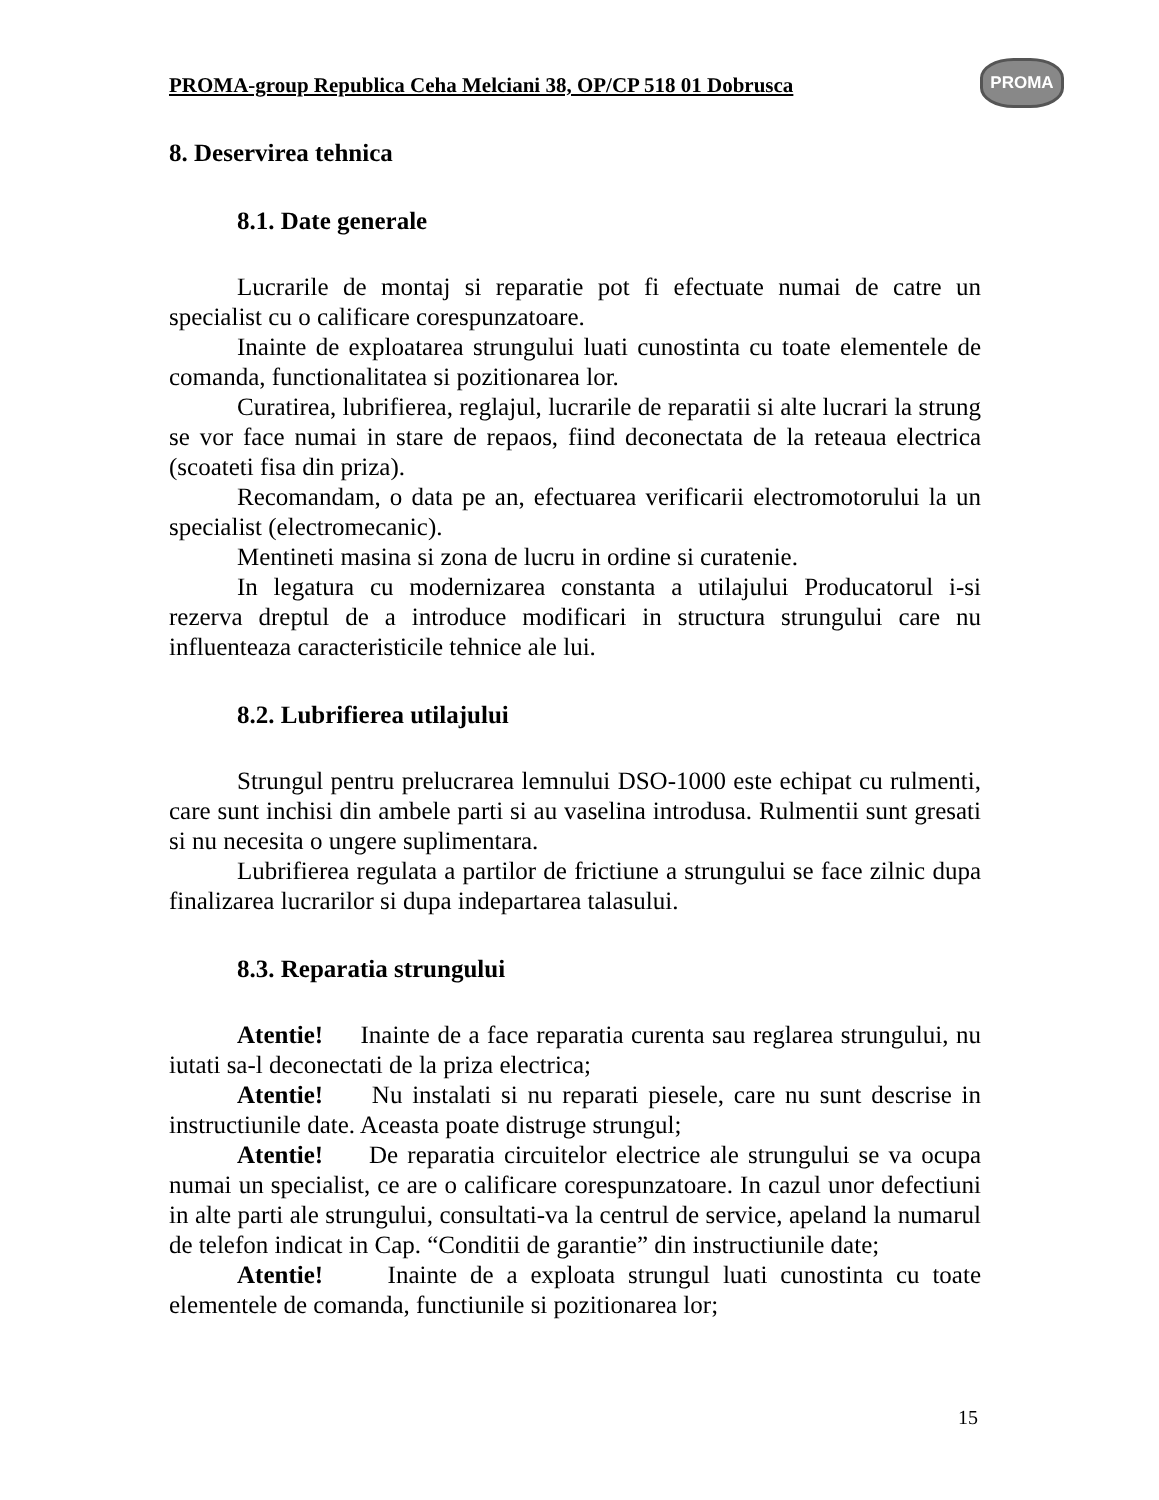PROMA-group Republica Ceha Melciani 38, OP/CP 518 01 Dobrusca
PROMA
8. Deservirea tehnica
8.1. Date generale
Lucrarile de montaj si reparatie pot fi efectuate numai de catre un specialist cu o calificare corespunzatoare.
Inainte de exploatarea strungului luati cunostinta cu toate elementele de comanda, functionalitatea si pozitionarea lor.
Curatirea, lubrifierea, reglajul, lucrarile de reparatii si alte lucrari la strung se vor face numai in stare de repaos, fiind deconectata de la reteaua electrica (scoateti fisa din priza).
Recomandam, o data pe an, efectuarea verificarii electromotorului la un specialist (electromecanic).
Mentineti masina si zona de lucru in ordine si curatenie.
In legatura cu modernizarea constanta a utilajului Producatorul i-si rezerva dreptul de a introduce modificari in structura strungului care nu influenteaza caracteristicile tehnice ale lui.
8.2. Lubrifierea utilajului
Strungul pentru prelucrarea lemnului DSO-1000 este echipat cu rulmenti, care sunt inchisi din ambele parti si au vaselina introdusa. Rulmentii sunt gresati si nu necesita o ungere suplimentara.
Lubrifierea regulata a partilor de frictiune a strungului se face zilnic dupa finalizarea lucrarilor si dupa indepartarea talasului.
8.3. Reparatia strungului
Atentie! Inainte de a face reparatia curenta sau reglarea strungului, nu iutati sa-l deconectati de la priza electrica;
Atentie! Nu instalati si nu reparati piesele, care nu sunt descrise in instructiunile date. Aceasta poate distruge strungul;
Atentie! De reparatia circuitelor electrice ale strungului se va ocupa numai un specialist, ce are o calificare corespunzatoare. In cazul unor defectiuni in alte parti ale strungului, consultati-va la centrul de service, apeland la numarul de telefon indicat in Cap. “Conditii de garantie” din instructiunile date;
Atentie! Inainte de a exploata strungul luati cunostinta cu toate elementele de comanda, functiunile si pozitionarea lor;
15